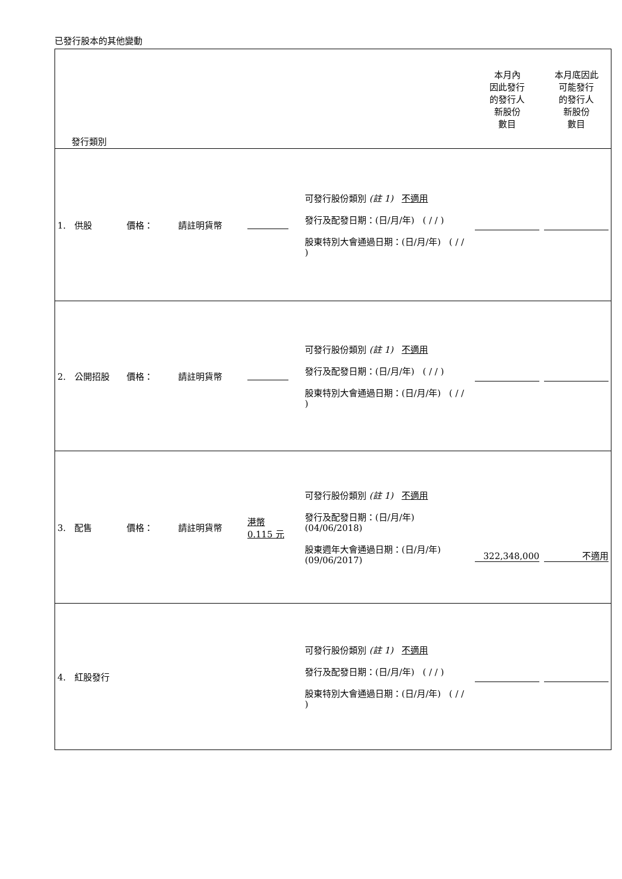已發行股本的其他變動
| 發行類別 | | | | | 本月內 因此發行 的發行人 新股份 數目 | 本月底因此 可能發行 的發行人 新股份 數目 |
| 1. 供股 | 價格： | 請註明貨幣 | | 可發行股份類別 (註 1) 不適用 發行及配發日期：(日/月/年) ( / / ) 股東特別大會通過日期：(日/月/年) ( / / ) | | |
| 2. 公開招股 | 價格： | 請註明貨幣 | | 可發行股份類別 (註 1) 不適用 發行及配發日期：(日/月/年) ( / / ) 股東特別大會通過日期：(日/月/年) ( / / ) | | |
| 3. 配售 | 價格： | 請註明貨幣 | 港幣 0.115 元 | 可發行股份類別 (註 1) 不適用 發行及配發日期：(日/月/年) (04/06/2018) 股東週年大會通過日期：(日/月/年) (09/06/2017) | 322,348,000 | 不適用 |
| 4. 紅股發行 | | | | 可發行股份類別 (註 1) 不適用 發行及配發日期：(日/月/年) ( / / ) 股東特別大會通過日期：(日/月/年) ( / / ) | | |